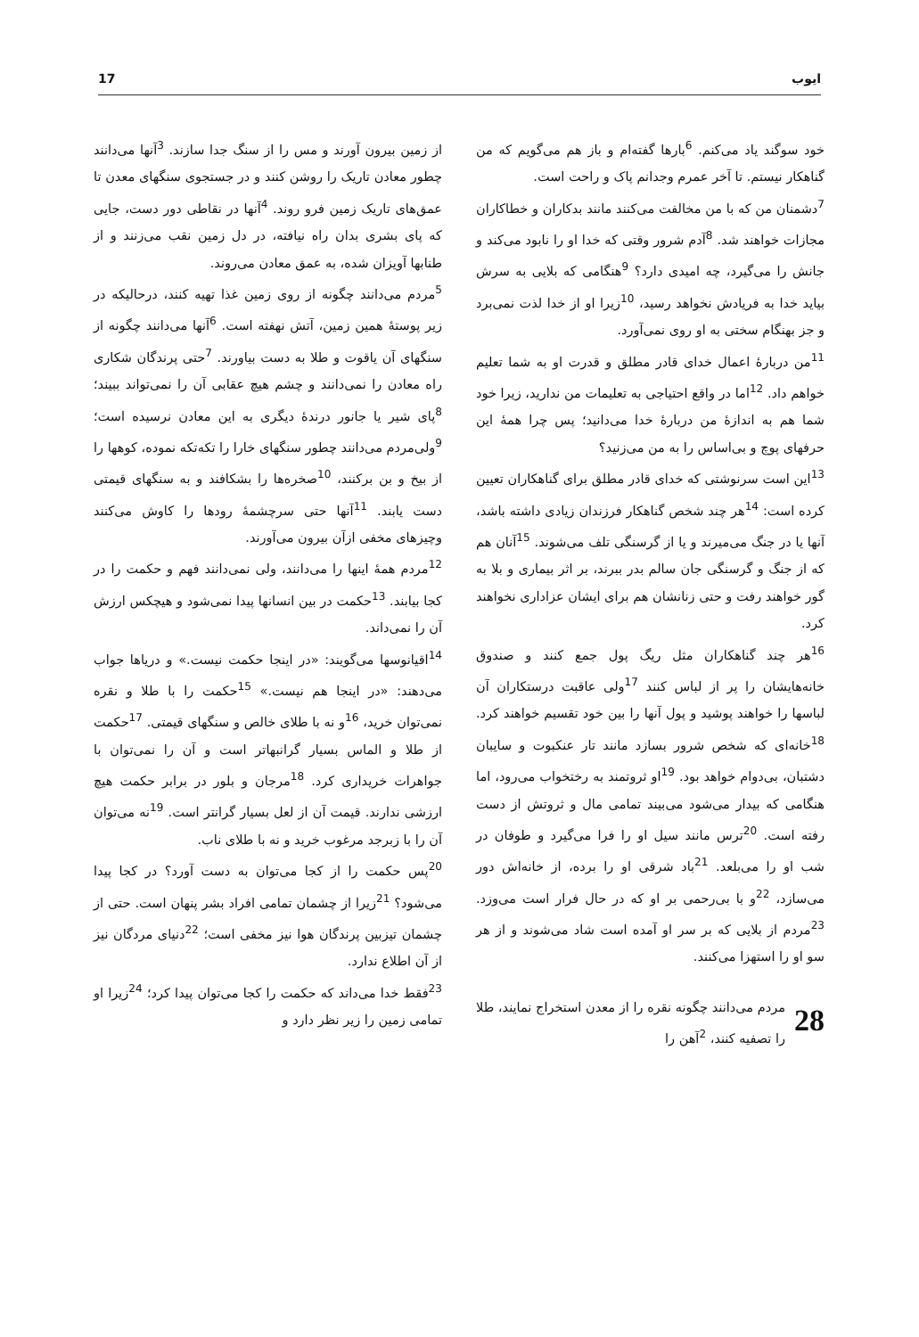17 ایوب
خود سوگند یاد می‌کنم. <sup>6</sup>بارها گفته‌ام و باز هم می‌گویم که من گناهکار نیستم. تا آخر عمرم وجدانم پاک و راحت است.
<sup>7</sup> دشمنان من که با من مخالفت می‌کنند مانند بدکاران و خطاکاران مجازات خواهند شد. <sup>8</sup>آدم شرور وقتی که خدا او را نابود می‌کند و جانش را می‌گیرد، چه امیدی دارد؟ <sup>9</sup>هنگامی که بلایی به سرش بیاید خدا به فریادش نخواهد رسید، <sup>10</sup>زیرا او از خدا لذت نمی‌برد و جز بهنگام سختی به او روی نمی‌آورد.
<sup>11</sup> من دربارهٔ اعمال خدای قادر مطلق و قدرت او به شما تعلیم خواهم داد. <sup>12</sup>اما در واقع احتیاجی به تعلیمات من ندارید، زیرا خود شما هم به اندازهٔ من دربارهٔ خدا می‌دانید؛ پس چرا همهٔ این حرفهای پوچ و بی‌اساس را به من می‌زنید؟
<sup>13</sup> این است سرنوشتی که خدای قادر مطلق برای گناهکاران تعیین کرده است: <sup>14</sup>هر چند شخص گناهکار فرزندان زیادی داشته باشد، آنها یا در جنگ می‌میرند و یا از گرسنگی تلف می‌شوند. <sup>15</sup>آنان هم که از جنگ و گرسنگی جان سالم بدر ببرند، بر اثر بیماری و بلا به گور خواهند رفت و حتی زنانشان هم برای ایشان عزاداری نخواهند کرد.
<sup>16</sup> هر چند گناهکاران مثل ریگ پول جمع کنند و صندوق خانه‌هایشان را پر از لباس کنند <sup>17</sup>ولی عاقبت درستکاران آن لباسها را خواهند پوشید و پول آنها را بین خود تقسیم خواهند کرد. <sup>18</sup>خانه‌ای که شخص شرور بسازد مانند تار عنکبوت و سایبان دشتبان، بی‌دوام خواهد بود. <sup>19</sup>او ثروتمند به رختخواب می‌رود، اما هنگامی که بیدار می‌شود می‌بیند تمامی مال و ثروتش از دست رفته است. <sup>20</sup>ترس مانند سیل او را فرا می‌گیرد و طوفان در شب او را می‌بلعد. <sup>21</sup>باد شرقی او را برده، از خانه‌اش دور می‌سازد، <sup>22</sup>و با بی‌رحمی بر او که در حال فرار است می‌وزد. <sup>23</sup>مردم از بلایی که بر سر او آمده است شاد می‌شوند و از هر سو او را استهزا می‌کنند.
28
مردم می‌دانند چگونه نقره را از معدن استخراج نمایند، طلا را تصفیه کنند، <sup>2</sup>آهن را
از زمین بیرون آورند و مس را از سنگ جدا سازند. <sup>3</sup>آنها می‌دانند چطور معادن تاریک را روشن کنند و در جستجوی سنگهای معدن تا عمق‌های تاریک زمین فرو روند. <sup>4</sup>آنها در نقاطی دور دست، جایی که پای بشری بدان راه نیافته، در دل زمین نقب می‌زنند و از طنابها آویزان شده، به عمق معادن می‌روند.
<sup>5</sup> مردم می‌دانند چگونه از روی زمین غذا تهیه کنند، درحالیکه در زیر پوستهٔ همین زمین، آتش نهفته است. <sup>6</sup>آنها می‌دانند چگونه از سنگهای آن یاقوت و طلا به دست بیاورند. <sup>7</sup>حتی پرندگان شکاری راه معادن را نمی‌دانند و چشم هیچ عقابی آن را نمی‌تواند ببیند؛ <sup>8</sup>پای شیر یا جانور درندهٔ دیگری به این معادن نرسیده است؛ <sup>9</sup>ولی‌مردم می‌دانند چطور سنگهای خارا را تکه‌تکه نموده، کوهها را از بیخ و بن برکنند، <sup>10</sup>صخره‌ها را بشکافند و به سنگهای قیمتی دست یابند. <sup>11</sup>آنها حتی سرچشمهٔ رودها را کاوش می‌کنند وچیزهای مخفی ازآن بیرون می‌آورند.
<sup>12</sup> مردم همهٔ اینها را می‌دانند، ولی نمی‌دانند فهم و حکمت را در کجا بیابند. <sup>13</sup>حکمت در بین انسانها پیدا نمی‌شود و هیچکس ارزش آن را نمی‌داند.
<sup>14</sup> اقیانوسها می‌گویند: «در اینجا حکمت نیست.» و دریاها جواب می‌دهند: «در اینجا هم نیست.» <sup>15</sup>حکمت را با طلا و نقره نمی‌توان خرید، <sup>16</sup>و نه با طلای خالص و سنگهای قیمتی. <sup>17</sup>حکمت از طلا و الماس بسیار گرانبهاتر است و آن را نمی‌توان با جواهرات خریداری کرد. <sup>18</sup>مرجان و بلور در برابر حکمت هیچ ارزشی ندارند. قیمت آن از لعل بسیار گرانتر است. <sup>19</sup>نه می‌توان آن را با زبرجد مرغوب خرید و نه با طلای ناب.
<sup>20</sup> پس حکمت را از کجا می‌توان به دست آورد؟ در کجا پیدا می‌شود؟ <sup>21</sup>زیرا از چشمان تمامی افراد بشر پنهان است. حتی از چشمان تیزبین پرندگان هوا نیز مخفی است؛ <sup>22</sup>دنیای مردگان نیز از آن اطلاع ندارد.
<sup>23</sup> فقط خدا می‌داند که حکمت را کجا می‌توان پیدا کرد؛ <sup>24</sup>زیرا او تمامی زمین را زیر نظر دارد و